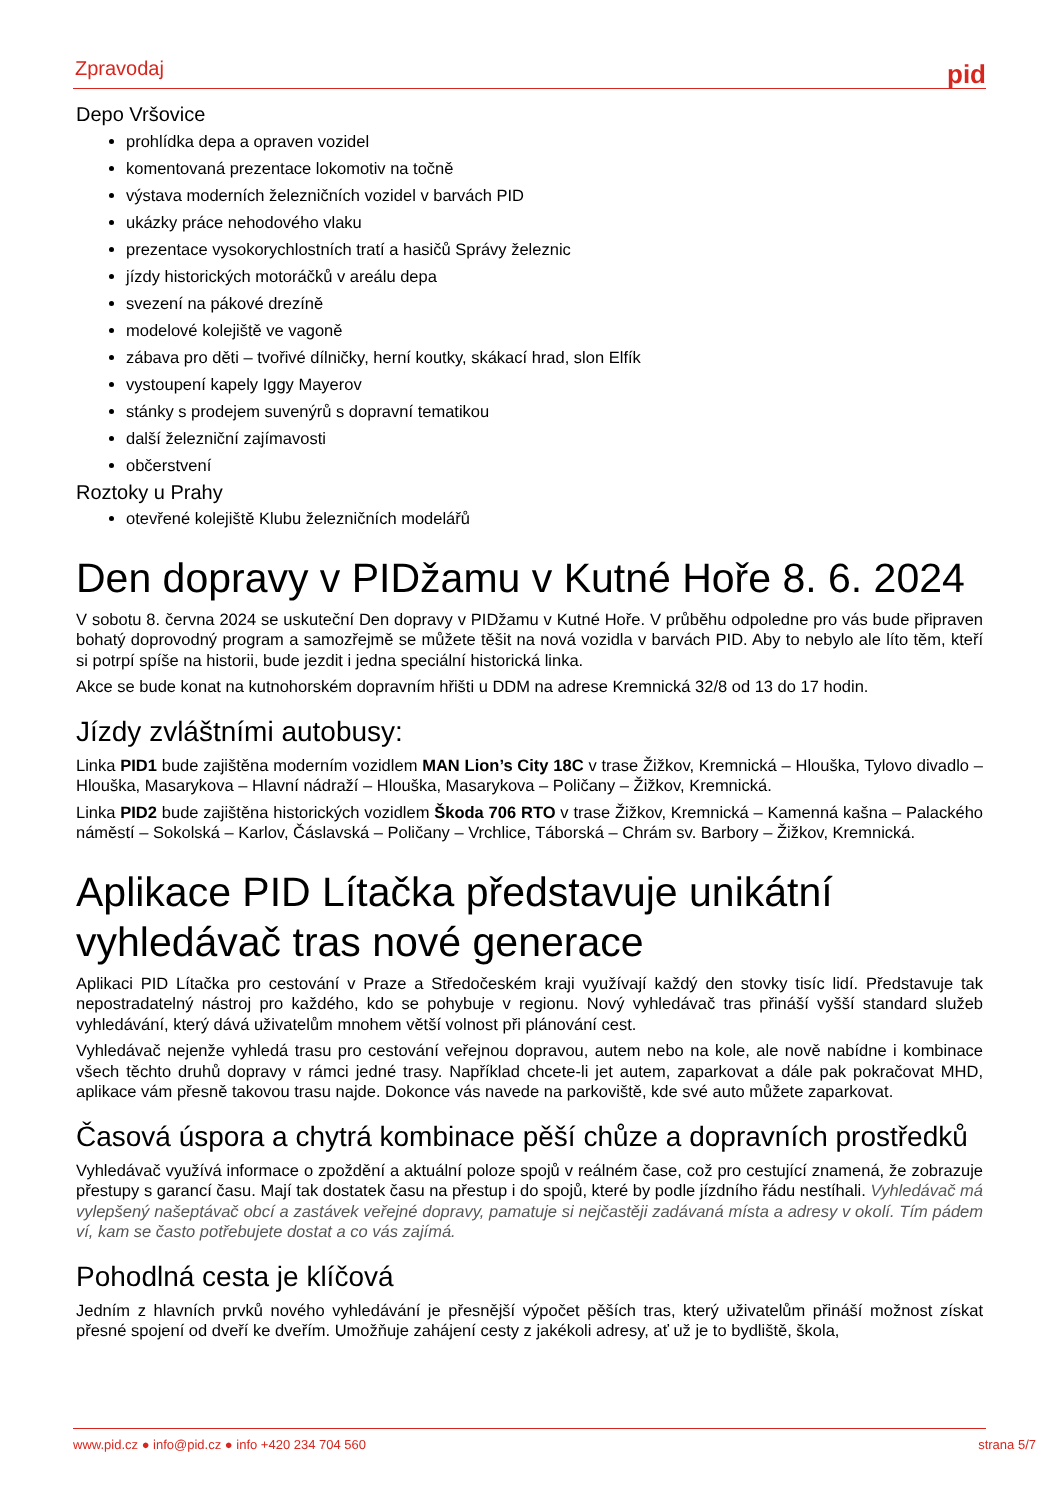Zpravodaj pid
Depo Vršovice
prohlídka depa a opraven vozidel
komentovaná prezentace lokomotiv na točně
výstava moderních železničních vozidel v barvách PID
ukázky práce nehodového vlaku
prezentace vysokorychlostních tratí a hasičů Správy železnic
jízdy historických motoráčků v areálu depa
svezení na pákové drezíně
modelové kolejiště ve vagoně
zábava pro děti – tvořivé dílničky, herní koutky, skákací hrad, slon Elfík
vystoupení kapely Iggy Mayerov
stánky s prodejem suvenýrů s dopravní tematikou
další železniční zajímavosti
občerstvení
Roztoky u Prahy
otevřené kolejiště Klubu železničních modelářů
Den dopravy v PIDžamu v Kutné Hoře 8. 6. 2024
V sobotu 8. června 2024 se uskuteční Den dopravy v PIDžamu v Kutné Hoře. V průběhu odpoledne pro vás bude připraven bohatý doprovodný program a samozřejmě se můžete těšit na nová vozidla v barvách PID. Aby to nebylo ale líto těm, kteří si potrpí spíše na historii, bude jezdit i jedna speciální historická linka.
Akce se bude konat na kutnohorském dopravním hřišti u DDM na adrese Kremnická 32/8 od 13 do 17 hodin.
Jízdy zvláštními autobusy:
Linka PID1 bude zajištěna moderním vozidlem MAN Lion’s City 18C v trase Žižkov, Kremnická – Hlouška, Tylovo divadlo – Hlouška, Masarykova – Hlavní nádraží – Hlouška, Masarykova – Poličany – Žižkov, Kremnická.
Linka PID2 bude zajištěna historických vozidlem Škoda 706 RTO v trase Žižkov, Kremnická – Kamenná kašna – Palackého náměstí – Sokolská – Karlov, Čáslavská – Poličany – Vrchlice, Táborská – Chrám sv. Barbory – Žižkov, Kremnická.
Aplikace PID Lítačka představuje unikátní vyhledávač tras nové generace
Aplikaci PID Lítačka pro cestování v Praze a Středočeském kraji využívají každý den stovky tisíc lidí. Představuje tak nepostradatelný nástroj pro každého, kdo se pohybuje v regionu. Nový vyhledávač tras přináší vyšší standard služeb vyhledávání, který dává uživatelům mnohem větší volnost při plánování cest.
Vyhledávač nejenže vyhledá trasu pro cestování veřejnou dopravou, autem nebo na kole, ale nově nabídne i kombinace všech těchto druhů dopravy v rámci jedné trasy. Například chcete-li jet autem, zaparkovat a dále pak pokračovat MHD, aplikace vám přesně takovou trasu najde. Dokonce vás navede na parkoviště, kde své auto můžete zaparkovat.
Časová úspora a chytrá kombinace pěší chůze a dopravních prostředků
Vyhledávač využívá informace o zpoždění a aktuální poloze spojů v reálném čase, což pro cestující znamená, že zobrazuje přestupy s garancí času. Mají tak dostatek času na přestup i do spojů, které by podle jízdního řádu nestíhali. Vyhledávač má vylepšený našeptávač obcí a zastávek veřejné dopravy, pamatuje si nejčastěji zadávaná místa a adresy v okolí. Tím pádem ví, kam se často potřebujete dostat a co vás zajímá.
Pohodlná cesta je klíčová
Jedním z hlavních prvků nového vyhledávání je přesnější výpočet pěších tras, který uživatelům přináší možnost získat přesné spojení od dveří ke dveřím. Umožňuje zahájení cesty z jakékoli adresy, ať už je to bydliště, škola,
www.pid.cz ● info@pid.cz ● info +420 234 704 560 strana 5/7